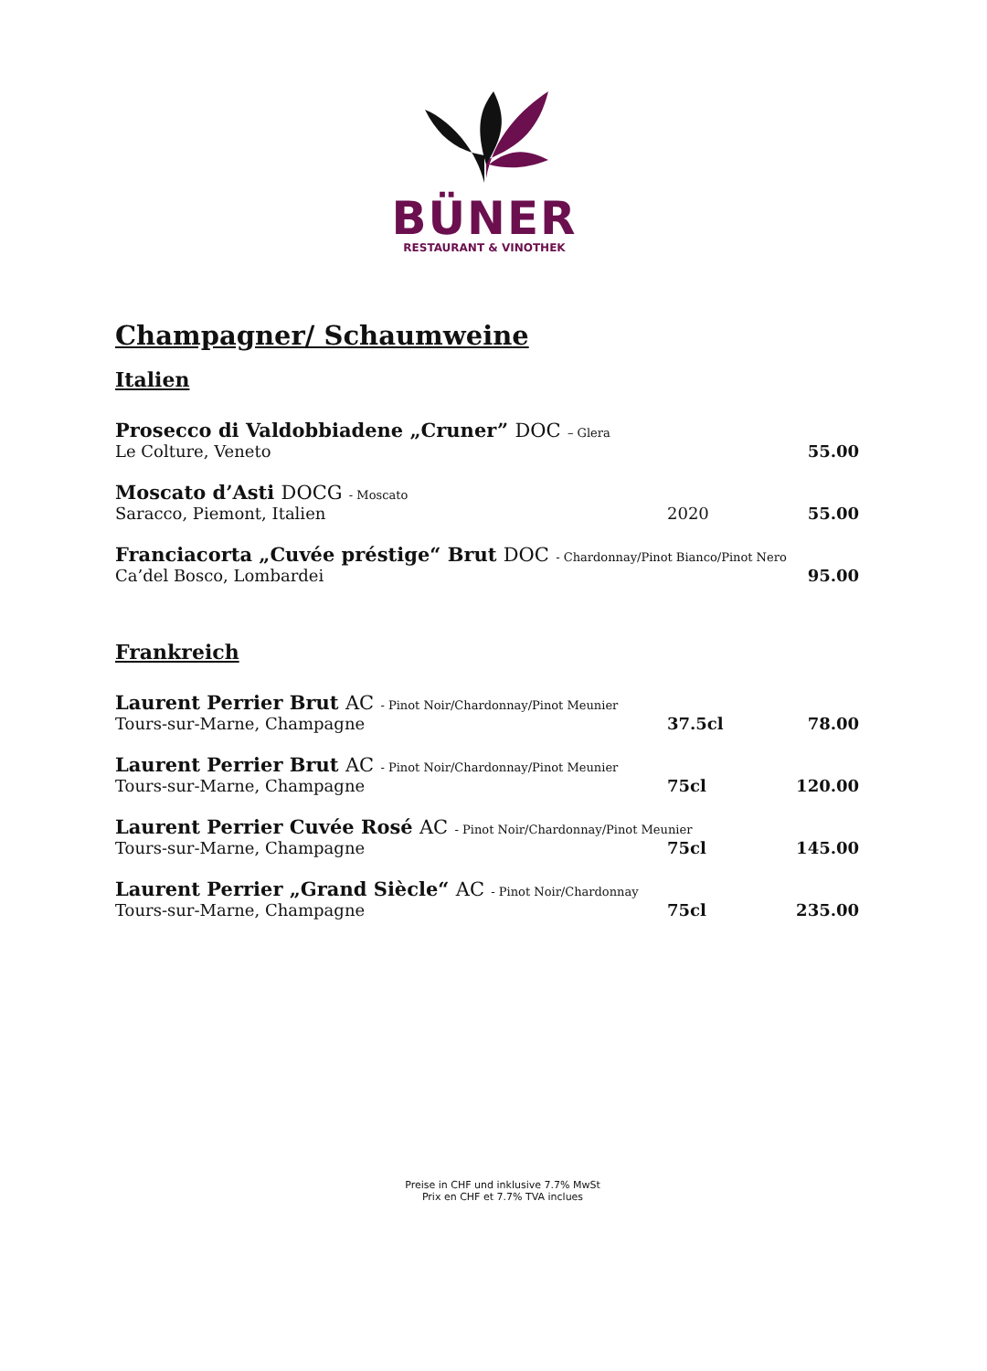BÜNER
RESTAURANT & VINOTHEK
Champagner/ Schaumweine
Italien
Prosecco di Valdobbiadene „Cruner” DOC – Glera
Le Colture, Veneto 55.00
Moscato d’Asti DOCG - Moscato
Saracco, Piemont, Italien 2020 55.00
Franciacorta „Cuvée préstige“ Brut DOC - Chardonnay/Pinot Bianco/Pinot Nero
Ca’del Bosco, Lombardei 95.00
Frankreich
Laurent Perrier Brut AC - Pinot Noir/Chardonnay/Pinot Meunier
Tours-sur-Marne, Champagne 37.5cl 78.00
Laurent Perrier Brut AC - Pinot Noir/Chardonnay/Pinot Meunier
Tours-sur-Marne, Champagne 75cl 120.00
Laurent Perrier Cuvée Rosé AC - Pinot Noir/Chardonnay/Pinot Meunier
Tours-sur-Marne, Champagne 75cl 145.00
Laurent Perrier „Grand Siècle“ AC - Pinot Noir/Chardonnay
Tours-sur-Marne, Champagne 75cl 235.00
Preise in CHF und inklusive 7.7% MwSt
Prix en CHF et 7.7% TVA inclues